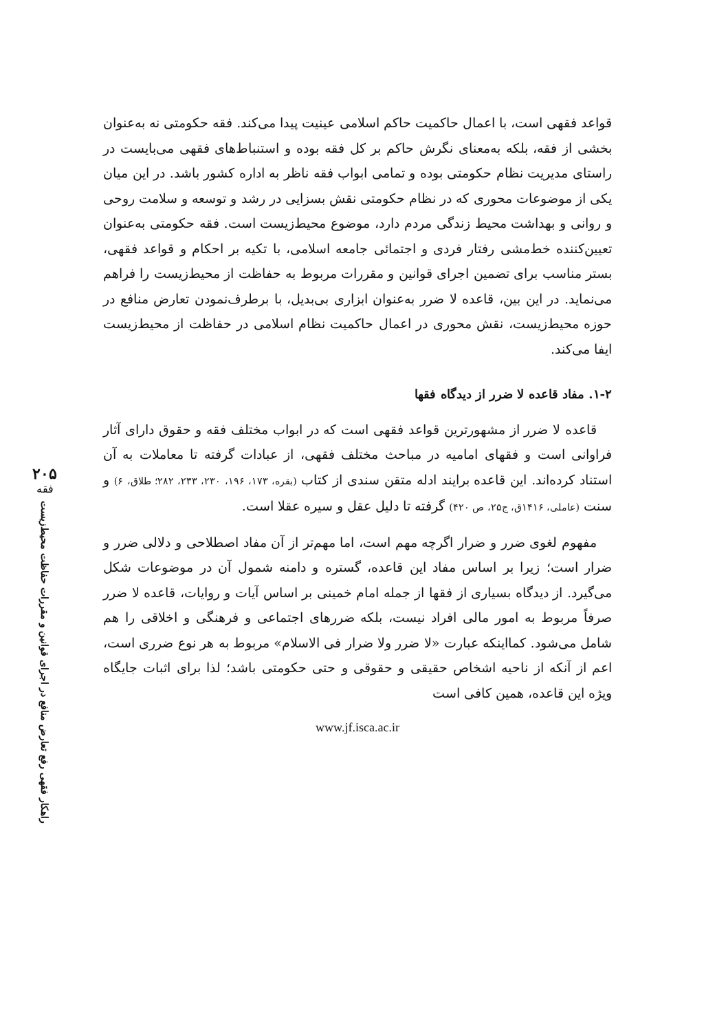۲۰۵
فقه
راهکار فقهی رفع تعارض منافع در اجرای قوانین و مقررات حفاظت محیط‌زیست
قواعد فقهی است، با اعمال حاکمیت حاکم اسلامی عینیت پیدا می‌کند. فقه حکومتی نه به‌عنوان بخشی از فقه، بلکه به‌معنای نگرش حاکم بر کل فقه بوده و استنباط‌های فقهی می‌بایست در راستای مدیریت نظام حکومتی بوده و تمامی ابواب فقه ناظر به اداره کشور باشد. در این میان یکی از موضوعات محوری که در نظام حکومتی نقش بسزایی در رشد و توسعه و سلامت روحی و روانی و بهداشت محیط زندگی مردم دارد، موضوع محیط‌زیست است. فقه حکومتی به‌عنوان تعیین‌کننده خط‌مشی رفتار فردی و اجتمائی جامعه اسلامی، با تکیه بر احکام و قواعد فقهی، بستر مناسب برای تضمین اجرای قوانین و مقررات مربوط به حفاظت از محیط‌زیست را فراهم می‌نماید. در این بین، قاعده لا ضرر به‌عنوان ابزاری بی‌بدیل، با برطرف‌نمودن تعارض منافع در حوزه محیط‌زیست، نقش محوری در اعمال حاکمیت نظام اسلامی در حفاظت از محیط‌زیست ایفا می‌کند.
۱-۲. مفاد قاعده لا ضرر از دیدگاه فقها
قاعده لا ضرر از مشهورترین قواعد فقهی است که در ابواب مختلف فقه و حقوق دارای آثار فراوانی است و فقهای امامیه در مباحث مختلف فقهی، از عبادات گرفته تا معاملات به آن استناد کرده‌اند. این قاعده برایند ادله متقن سندی از کتاب (بقره، ۱۷۳، ۱۹۶، ۲۳۰، ۲۳۳، ۲۸۲؛ طلاق، ۶) و سنت (عاملی، ۱۴۱۶ق، ج۲۵، ص ۴۲۰) گرفته تا دلیل عقل و سیره عقلا است.
مفهوم لغوی ضرر و ضرار اگرچه مهم است، اما مهم‌تر از آن مفاد اصطلاحی و دلالی ضرر و ضرار است؛ زیرا بر اساس مفاد این قاعده، گستره و دامنه شمول آن در موضوعات شکل می‌گیرد. از دیدگاه بسیاری از فقها از جمله امام خمینی بر اساس آیات و روایات، قاعده لا ضرر صرفاً مربوط به امور مالی افراد نیست، بلکه ضررهای اجتماعی و فرهنگی و اخلاقی را هم شامل می‌شود. کمااینکه عبارت «لا ضرر ولا ضرار فی الاسلام» مربوط به هر نوع ضرری است، اعم از آنکه از ناحیه اشخاص حقیقی و حقوقی و حتی حکومتی باشد؛ لذا برای اثبات جایگاه ویژه این قاعده، همین کافی است
www.jf.isca.ac.ir